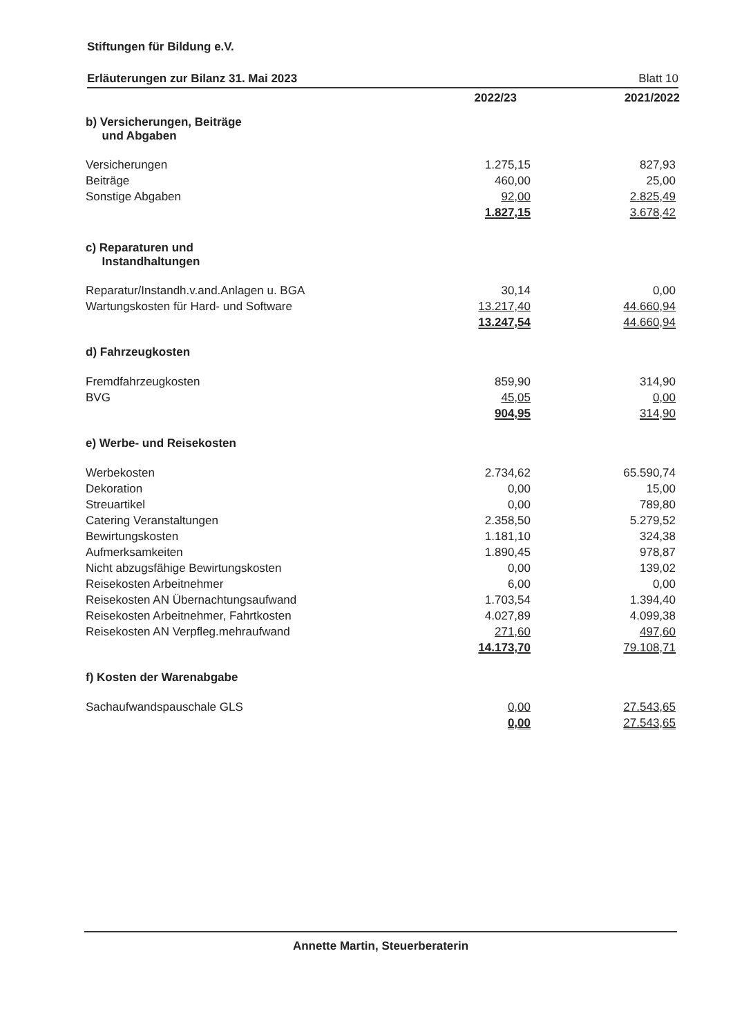Stiftungen für Bildung e.V.
Erläuterungen zur Bilanz 31. Mai 2023 Blatt 10
| | 2022/23 | 2021/2022 |
| --- | --- | --- |
| b) Versicherungen, Beiträge und Abgaben | | |
| Versicherungen | 1.275,15 | 827,93 |
| Beiträge | 460,00 | 25,00 |
| Sonstige Abgaben | 92,00 | 2.825,49 |
| | 1.827,15 | 3.678,42 |
| c) Reparaturen und Instandhaltungen | | |
| Reparatur/Instandh.v.and.Anlagen u. BGA | 30,14 | 0,00 |
| Wartungskosten für Hard- und Software | 13.217,40 | 44.660,94 |
| | 13.247,54 | 44.660,94 |
| d) Fahrzeugkosten | | |
| Fremdfahrzeugkosten | 859,90 | 314,90 |
| BVG | 45,05 | 0,00 |
| | 904,95 | 314,90 |
| e) Werbe- und Reisekosten | | |
| Werbekosten | 2.734,62 | 65.590,74 |
| Dekoration | 0,00 | 15,00 |
| Streuartikel | 0,00 | 789,80 |
| Catering Veranstaltungen | 2.358,50 | 5.279,52 |
| Bewirtungskosten | 1.181,10 | 324,38 |
| Aufmerksamkeiten | 1.890,45 | 978,87 |
| Nicht abzugsfähige Bewirtungskosten | 0,00 | 139,02 |
| Reisekosten Arbeitnehmer | 6,00 | 0,00 |
| Reisekosten AN Übernachtungsaufwand | 1.703,54 | 1.394,40 |
| Reisekosten Arbeitnehmer, Fahrtkosten | 4.027,89 | 4.099,38 |
| Reisekosten AN Verpfleg.mehraufwand | 271,60 | 497,60 |
| | 14.173,70 | 79.108,71 |
| f) Kosten der Warenabgabe | | |
| Sachaufwandspauschale GLS | 0,00 | 27.543,65 |
| | 0,00 | 27.543,65 |
Annette Martin, Steuerberaterin